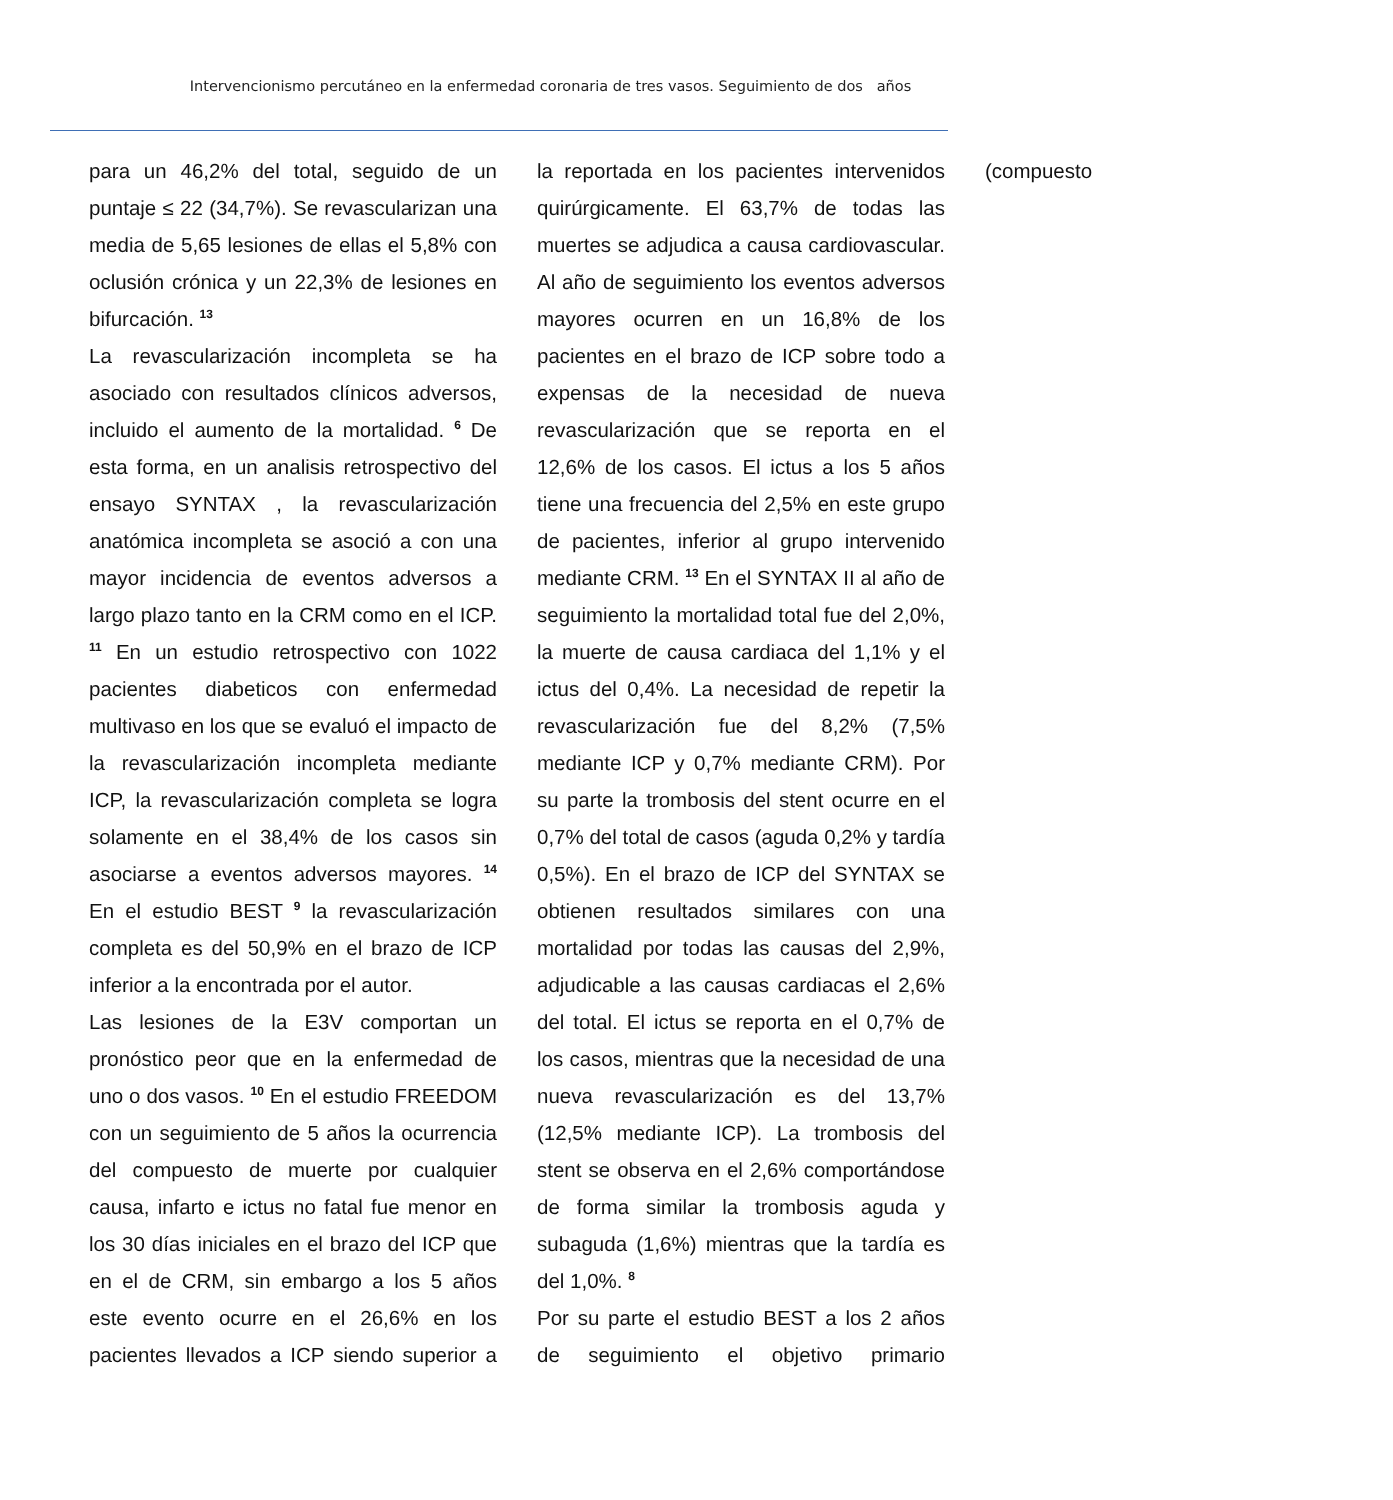Intervencionismo percutáneo en la enfermedad coronaria de tres vasos. Seguimiento de dos años
para un 46,2% del total, seguido de un puntaje ≤ 22 (34,7%). Se revascularizan una media de 5,65 lesiones de ellas el 5,8% con oclusión crónica y un 22,3% de lesiones en bifurcación. <sup>13</sup>
La revascularización incompleta se ha asociado con resultados clínicos adversos, incluido el aumento de la mortalidad. <sup>6</sup> De esta forma, en un analisis retrospectivo del ensayo SYNTAX , la revascularización anatómica incompleta se asoció a con una mayor incidencia de eventos adversos a largo plazo tanto en la CRM como en el ICP. <sup>11</sup> En un estudio retrospectivo con 1022 pacientes diabeticos con enfermedad multivaso en los que se evaluó el impacto de la revascularización incompleta mediante ICP, la revascularización completa se logra solamente en el 38,4% de los casos sin asociarse a eventos adversos mayores. <sup>14</sup> En el estudio BEST <sup>9</sup> la revascularización completa es del 50,9% en el brazo de ICP inferior a la encontrada por el autor.
Las lesiones de la E3V comportan un pronóstico peor que en la enfermedad de uno o dos vasos. <sup>10</sup> En el estudio FREEDOM con un seguimiento de 5 años la ocurrencia del compuesto de muerte por cualquier causa, infarto e ictus no fatal fue menor en los 30 días iniciales en el brazo del ICP que en el de CRM, sin embargo a los 5 años este evento ocurre en el 26,6% en los pacientes llevados a ICP siendo superior a la reportada en los pacientes intervenidos quirúrgicamente. El 63,7% de todas las muertes se adjudica a causa cardiovascular. Al año de seguimiento los eventos adversos mayores ocurren en un 16,8% de los pacientes en el brazo de ICP sobre todo a expensas de la necesidad de nueva revascularización que se reporta en el 12,6% de los casos. El ictus a los 5 años tiene una frecuencia del 2,5% en este grupo de pacientes, inferior al grupo intervenido mediante CRM. <sup>13</sup> En el SYNTAX II al año de seguimiento la mortalidad total fue del 2,0%, la muerte de causa cardiaca del 1,1% y el ictus del 0,4%. La necesidad de repetir la revascularización fue del 8,2% (7,5% mediante ICP y 0,7% mediante CRM). Por su parte la trombosis del stent ocurre en el 0,7% del total de casos (aguda 0,2% y tardía 0,5%). En el brazo de ICP del SYNTAX se obtienen resultados similares con una mortalidad por todas las causas del 2,9%, adjudicable a las causas cardiacas el 2,6% del total. El ictus se reporta en el 0,7% de los casos, mientras que la necesidad de una nueva revascularización es del 13,7% (12,5% mediante ICP). La trombosis del stent se observa en el 2,6% comportándose de forma similar la trombosis aguda y subaguda (1,6%) mientras que la tardía es del 1,0%. <sup>8</sup>
Por su parte el estudio BEST a los 2 años de seguimiento el objetivo primario (compuesto